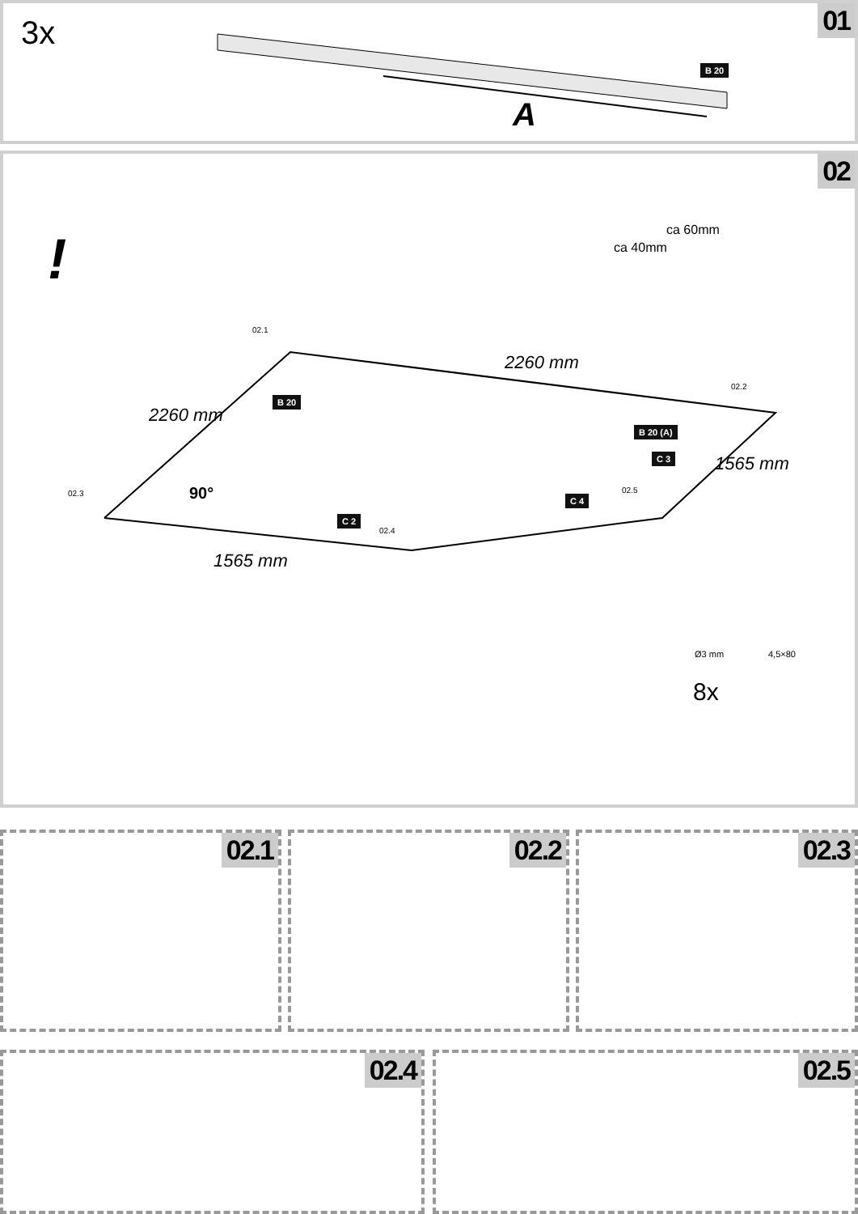3x 01
B 20
A
02
! ca 60mm
ca 40mm
2260 mm
2260 mm
1565 mm
1565 mm
90°
B 20
B 20 (A)
C 3
C 4
C 2
02.1
02.2
02.3
02.4
02.5
Ø3 mm 4,5×80
8x
02.1 02.2 02.3
02.4 02.5